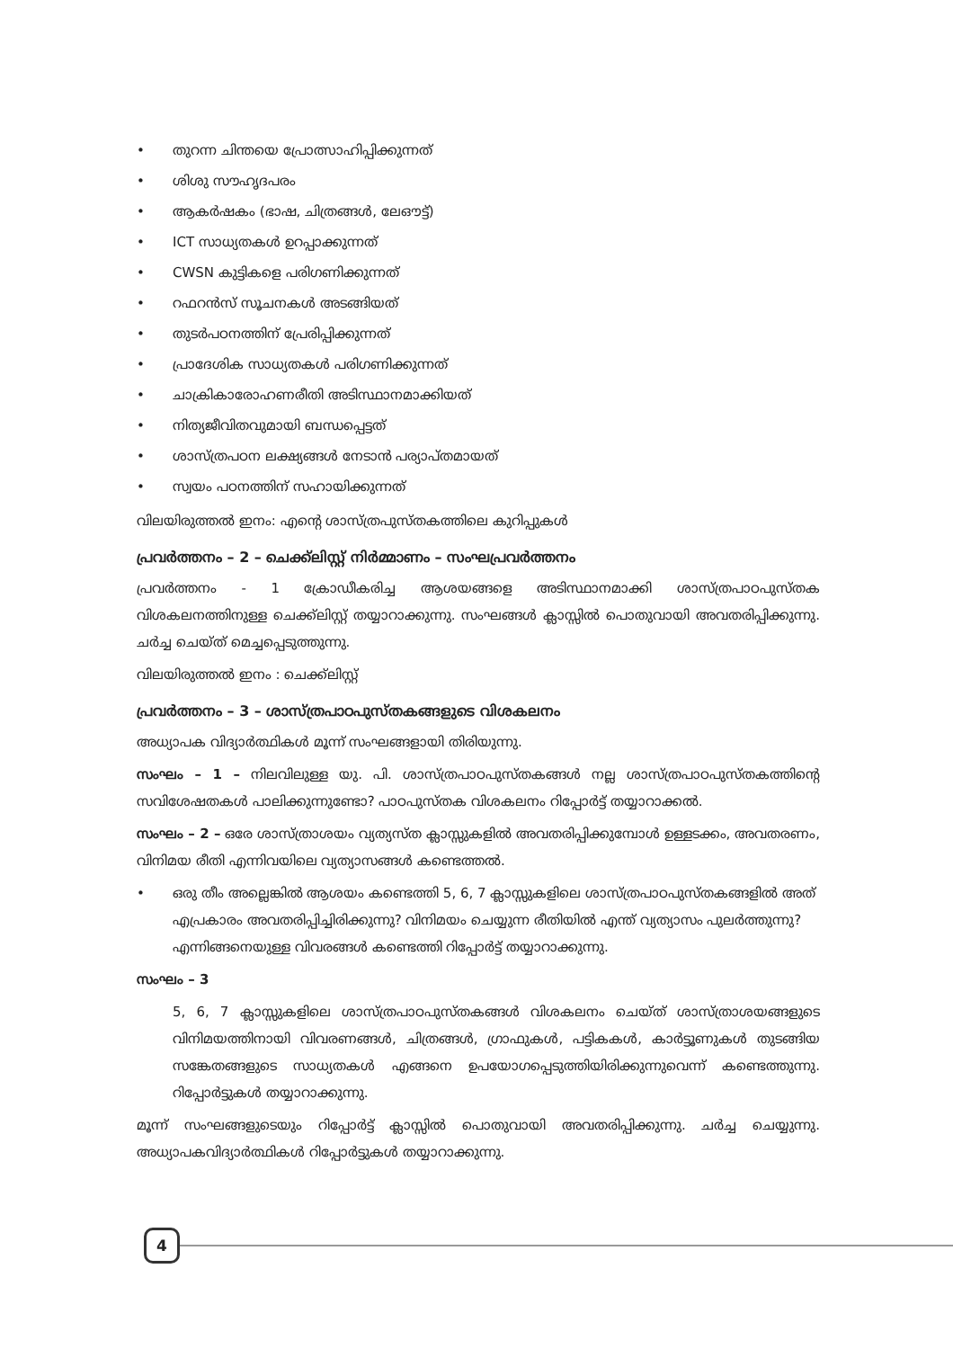• തുറന്ന ചിന്തയെ പ്രോത്സാഹിപ്പിക്കുന്നത്
• ശിശു സൗഹൃദപരം
• ആകർഷകം (ഭാഷ, ചിത്രങ്ങൾ, ലേഔട്ട്)
• ICT സാധ്യതകൾ ഉറപ്പാക്കുന്നത്
• CWSN കുട്ടികളെ പരിഗണിക്കുന്നത്
• റഫറൻസ് സൂചനകൾ അടങ്ങിയത്
• തുടർപഠനത്തിന് പ്രേരിപ്പിക്കുന്നത്
• പ്രാദേശിക സാധ്യതകൾ പരിഗണിക്കുന്നത്
• ചാക്രികാരോഹണരീതി അടിസ്ഥാനമാക്കിയത്
• നിത്യജീവിതവുമായി ബന്ധപ്പെട്ടത്
• ശാസ്ത്രപഠന ലക്ഷ്യങ്ങൾ നേടാൻ പര്യാപ്തമായത്
• സ്വയം പഠനത്തിന് സഹായിക്കുന്നത്
വിലയിരുത്തൽ ഇനം: എന്റെ ശാസ്ത്രപുസ്തകത്തിലെ കുറിപ്പുകൾ
പ്രവർത്തനം – 2 – ചെക്ക്‌ലിസ്റ്റ് നിർമ്മാണം – സംഘപ്രവർത്തനം
പ്രവർത്തനം - 1 ക്രോഡീകരിച്ച ആശയങ്ങളെ അടിസ്ഥാനമാക്കി ശാസ്ത്രപാഠപുസ്തക വിശകലനത്തിനുള്ള ചെക്ക്‌ലിസ്റ്റ് തയ്യാറാക്കുന്നു. സംഘങ്ങൾ ക്ലാസ്സിൽ പൊതുവായി അവതരിപ്പിക്കുന്നു. ചർച്ച ചെയ്ത് മെച്ചപ്പെടുത്തുന്നു.
വിലയിരുത്തൽ ഇനം : ചെക്ക്‌ലിസ്റ്റ്
പ്രവർത്തനം – 3 – ശാസ്ത്രപാഠപുസ്തകങ്ങളുടെ വിശകലനം
അധ്യാപക വിദ്യാർത്ഥികൾ മൂന്ന് സംഘങ്ങളായി തിരിയുന്നു.
സംഘം – 1 – നിലവിലുള്ള യു. പി. ശാസ്ത്രപാഠപുസ്തകങ്ങൾ നല്ല ശാസ്ത്രപാഠപുസ്തകത്തിന്റെ സവിശേഷതകൾ പാലിക്കുന്നുണ്ടോ? പാഠപുസ്തക വിശകലനം റിപ്പോർട്ട് തയ്യാറാക്കൽ.
സംഘം – 2 – ഒരേ ശാസ്ത്രാശയം വ്യത്യസ്ത ക്ലാസ്സുകളിൽ അവതരിപ്പിക്കുമ്പോൾ ഉള്ളടക്കം, അവതരണം, വിനിമയ രീതി എന്നിവയിലെ വ്യത്യാസങ്ങൾ കണ്ടെത്തൽ.
• ഒരു തീം അല്ലെങ്കിൽ ആശയം കണ്ടെത്തി 5, 6, 7 ക്ലാസ്സുകളിലെ ശാസ്ത്രപാഠപുസ്തകങ്ങളിൽ അത് എപ്രകാരം അവതരിപ്പിച്ചിരിക്കുന്നു? വിനിമയം ചെയ്യുന്ന രീതിയിൽ എന്ത് വ്യത്യാസം പുലർത്തുന്നു? എന്നിങ്ങനെയുള്ള വിവരങ്ങൾ കണ്ടെത്തി റിപ്പോർട്ട് തയ്യാറാക്കുന്നു.
സംഘം – 3
5, 6, 7 ക്ലാസ്സുകളിലെ ശാസ്ത്രപാഠപുസ്തകങ്ങൾ വിശകലനം ചെയ്ത് ശാസ്ത്രാശയങ്ങളുടെ വിനിമയത്തിനായി വിവരണങ്ങൾ, ചിത്രങ്ങൾ, ഗ്രാഫുകൾ, പട്ടികകൾ, കാർട്ടൂണുകൾ തുടങ്ങിയ സങ്കേതങ്ങളുടെ സാധ്യതകൾ എങ്ങനെ ഉപയോഗപ്പെടുത്തിയിരിക്കുന്നുവെന്ന് കണ്ടെത്തുന്നു. റിപ്പോർട്ടുകൾ തയ്യാറാക്കുന്നു.
മൂന്ന് സംഘങ്ങളുടെയും റിപ്പോർട്ട് ക്ലാസ്സിൽ പൊതുവായി അവതരിപ്പിക്കുന്നു. ചർച്ച ചെയ്യുന്നു. അധ്യാപകവിദ്യാർത്ഥികൾ റിപ്പോർട്ടുകൾ തയ്യാറാക്കുന്നു.
4